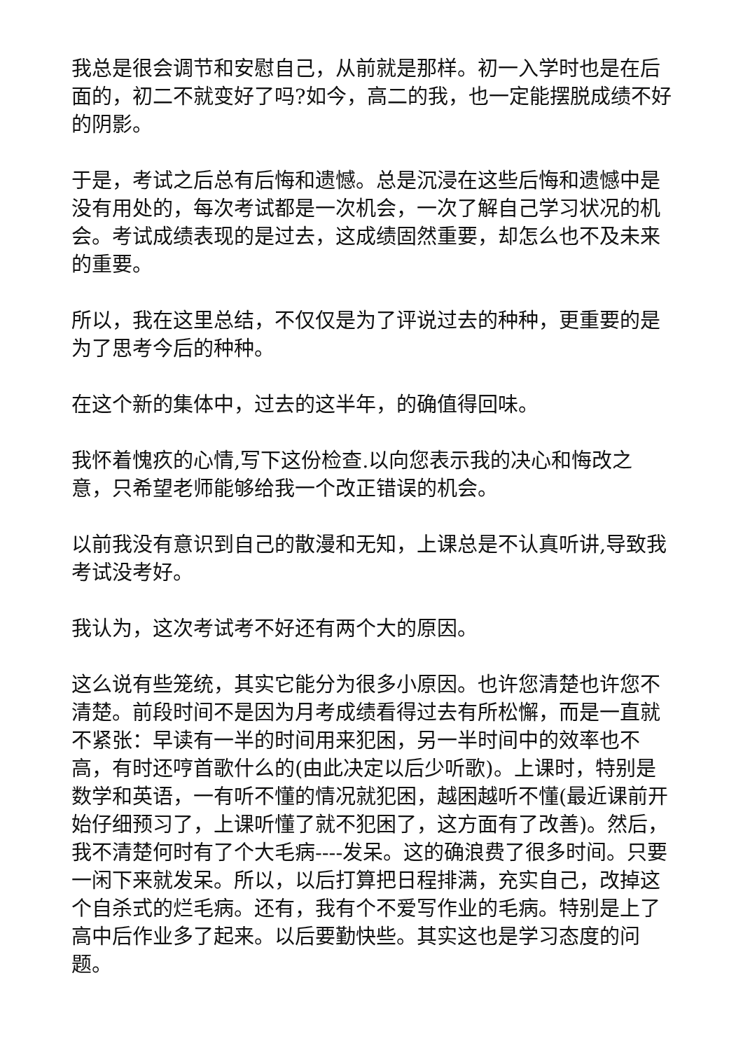我总是很会调节和安慰自己，从前就是那样。初一入学时也是在后面的，初二不就变好了吗?如今，高二的我，也一定能摆脱成绩不好的阴影。
于是，考试之后总有后悔和遗憾。总是沉浸在这些后悔和遗憾中是没有用处的，每次考试都是一次机会，一次了解自己学习状况的机会。考试成绩表现的是过去，这成绩固然重要，却怎么也不及未来的重要。
所以，我在这里总结，不仅仅是为了评说过去的种种，更重要的是为了思考今后的种种。
在这个新的集体中，过去的这半年，的确值得回味。
我怀着愧疚的心情,写下这份检查.以向您表示我的决心和悔改之意，只希望老师能够给我一个改正错误的机会。
以前我没有意识到自己的散漫和无知，上课总是不认真听讲,导致我考试没考好。
我认为，这次考试考不好还有两个大的原因。
这么说有些笼统，其实它能分为很多小原因。也许您清楚也许您不清楚。前段时间不是因为月考成绩看得过去有所松懈，而是一直就不紧张：早读有一半的时间用来犯困，另一半时间中的效率也不高，有时还哼首歌什么的(由此决定以后少听歌)。上课时，特别是数学和英语，一有听不懂的情况就犯困，越困越听不懂(最近课前开始仔细预习了，上课听懂了就不犯困了，这方面有了改善)。然后，我不清楚何时有了个大毛病----发呆。这的确浪费了很多时间。只要一闲下来就发呆。所以，以后打算把日程排满，充实自己，改掉这个自杀式的烂毛病。还有，我有个不爱写作业的毛病。特别是上了高中后作业多了起来。以后要勤快些。其实这也是学习态度的问题。